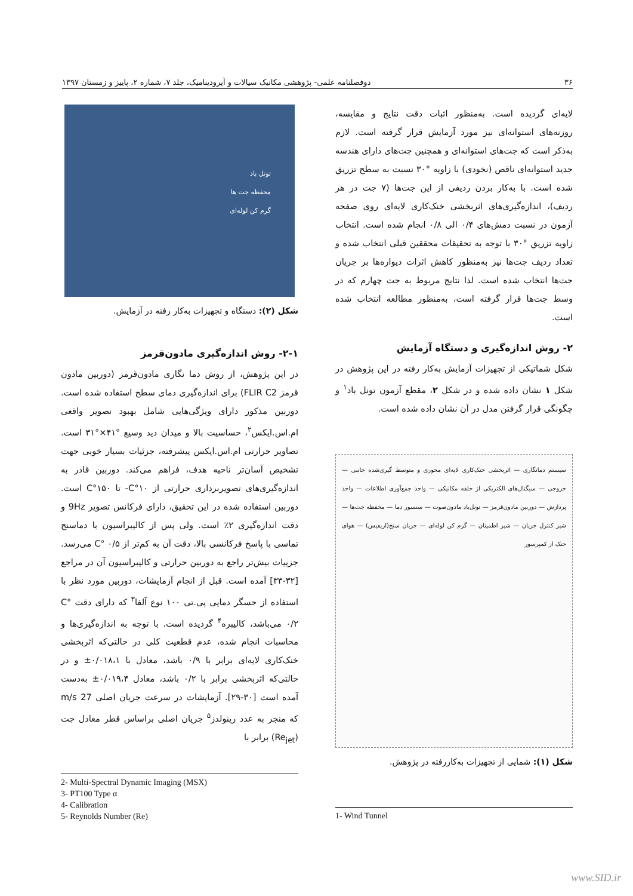۳۶ دوفصلنامه علمی- پژوهشی مکانیک سیالات و آیرودینامیک، جلد ۷، شماره ۲، پاییز و زمستان ۱۳۹۷
لایه‌ای گردیده است. به‌منظور اثبات دقت نتایج و مقایسه، روزنه‌های استوانه‌ای نیز مورد آزمایش قرار گرفته است. لازم به‌ذکر است که جت‌های استوانه‌ای و همچنین جت‌های دارای هندسه جدید استوانه‌ای ناقص (نخودی) با زاویه °۳۰ نسبت به سطح تزریق شده است. با به‌کار بردن ردیفی از این جت‌ها (۷ جت در هر ردیف)، اندازه‌گیری‌های اثربخشی خنک‌کاری لایه‌ای روی صفحه آزمون در نسبت دمش‌های ۰/۴ الی ۰/۸ انجام شده است. انتخاب زاویه تزریق °۳۰ با توجه به تحقیقات محققین قبلی انتخاب شده و تعداد ردیف جت‌ها نیز به‌منظور کاهش اثرات دیواره‌ها بر جریان جت‌ها انتخاب شده است. لذا نتایج مربوط به جت چهارم که در وسط جت‌ها قرار گرفته است، به‌منظور مطالعه انتخاب شده است.
۲- روش اندازه‌گیری و دستگاه آزمایش
شکل شماتیکی از تجهیزات آزمایش به‌کار رفته در این پژوهش در شکل ۱ نشان داده شده و در شکل ۲، مقطع آزمون تونل باد<sup>۱</sup> و چگونگی قرار گرفتن مدل در آن نشان داده شده است.
سیستم دمانگاری — اثربخشی خنک‌کاری لایه‌ای محوری و متوسط گیری‌شده جانبی — خروجی — سیگنال‌های الکتریکی از حلقه مکانیکی — واحد جمع‌آوری اطلاعات — واحد پردازش — دوربین مادون‌قرمز — تونل‌باد مادون‌صوت — سنسور دما — محفظه جت‌ها — شیر کنترل جریان — شیر اطمینان — گرم کن لوله‌ای — جریان سنج(اریفیس) — هوای خنک از کمپرسور
شکل (۱): شمایی از تجهیزات به‌کاررفته در پژوهش.
1- Wind Tunnel
تونل باد
محفظه جت ها
گرم کن لوله‌ای
شکل (۲): دستگاه و تجهیزات به‌کار رفته در آزمایش.
۲-۱- روش اندازه‌گیری مادون‌قرمز
در این پژوهش، از روش دما نگاری مادون‌قرمز (دوربین مادون قرمز FLIR C2) برای اندازه‌گیری دمای سطح استفاده شده است. دوربین مذکور دارای ویژگی‌هایی شامل بهبود تصویر واقعی ام.اس.ایکس<sup>۲</sup>، حساسیت بالا و میدان دید وسیع °۴۱×°۳۱ است. تصاویر حرارتی ام.اس.ایکس پیشرفته، جزئیات بسیار خوبی جهت تشخیص آسان‌تر ناحیه هدف، فراهم می‌کند. دوربین قادر به اندازه‌گیری‌های تصویربرداری حرارتی از C°۱۰- تا C°۱۵۰ است. دوربین استفاده شده در این تحقیق، دارای فرکانس تصویر 9Hz و دقت اندازه‌گیری ۲٪ است. ولی پس از کالیبراسیون با دماسنج تماسی با پاسخ فرکانسی بالا، دقت آن به کم‌تر از C° ۰/۵ می‌رسد. جزییات بیش‌تر راجع به دوربین حرارتی و کالیبراسیون آن در مراجع [۳۲-۳۳] آمده است. قبل از انجام آزمایشات، دوربین مورد نظر با استفاده از حسگر دمایی پی.تی ۱۰۰ نوع آلفا<sup>۳</sup> که دارای دقت C° ۰/۲ می‌باشد، کالیبره<sup>۴</sup> گردیده است. با توجه به اندازه‌گیری‌ها و محاسبات انجام شده، عدم قطعیت کلی در حالتی‌که اثربخشی خنک‌کاری لایه‌ای برابر با ۰/۹ باشد، معادل با ۰/۰۱۸،۱± و در حالتی‌که اثربخشی برابر با ۰/۲ باشد، معادل ۰/۰۱۹،۴± به‌دست آمده است [۳۰-۲۹]. آزمایشات در سرعت جریان اصلی 27 m/s که منجر به عدد رینولدز<sup>۵</sup> جریان اصلی براساس قطر معادل جت (Re<sub>jet</sub>) برابر با
2- Multi-Spectral Dynamic Imaging (MSX)
3- PT100 Type α
4- Calibration
5- Reynolds Number (Re)
www.SID.ir